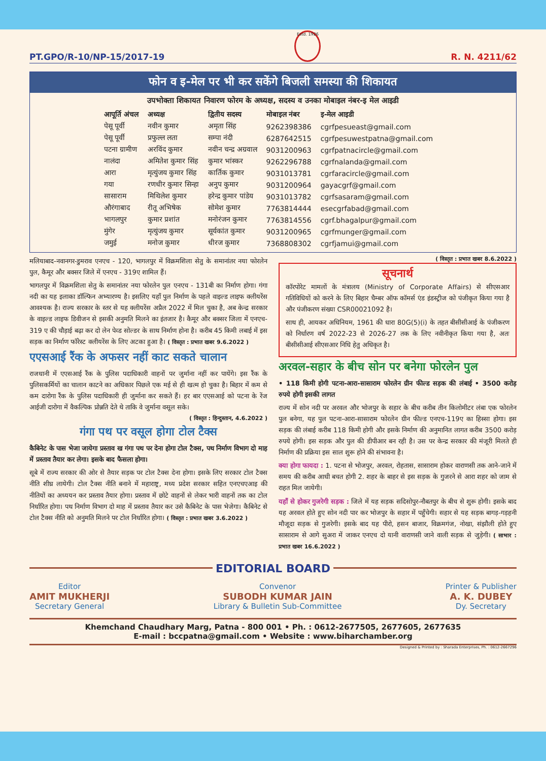PT.GPO/R-10/NP-15/2017-19
Estd. 1926
R. N. 4211/62
फोन व इ-मेल पर भी कर सकेंगे बिजली समस्या की शिकायत
उपभोक्ता शिकायत निवारण फोरम के अध्यक्ष, सदस्य व उनका मोबाइल नंबर-इ मेल आइडी
| आपूर्ति अंचल | अध्यक्ष | द्वितीय सदस्य | मोबाइल नंबर | इ-मेल आइडी |
| --- | --- | --- | --- | --- |
| पेसू पूर्वी | नवीन कुमार | अमृता सिंह | 9262398386 | cgrfpesueast@gmail.com |
| पेसू पूर्वी | प्रफुल्ल लता | सम्पा नंदी | 6287642515 | cgrfpesuwestpatna@gmail.com |
| पटना ग्रामीण | अरविंद कुमार | नवीन चन्द्र अग्रवाल | 9031200963 | cgrfpatnacircle@gmail.com |
| नालंदा | अमितेश कुमार सिंह | कुमार भांस्कर | 9262296788 | cgrfnalanda@gmail.com |
| आरा | मृत्युंजय कुमार सिंह | कार्तिक कुमार | 9031013781 | cgrfaracircle@gmail.com |
| गया | रणधीर कुमार सिन्हा | अनुप कुमार | 9031200964 | gayacgrf@gmail.com |
| सासाराम | मिथिलेश कुमार | हरेन्द्र कुमार पांडेय | 9031013782 | cgrfsasaram@gmail.com |
| औरंगाबाद | रीतू अभिषेक | सोमेश कुमार | 7763814444 | esecgrfabad@gmail.com |
| भागलपुर | कुमार प्रशांत | मनोरंजन कुमार | 7763814556 | cgrf.bhagalpur@gmail.com |
| मुंगेर | मृत्युंजय कुमार | सूर्यकांत कुमार | 9031200965 | cgrfmunger@gmail.com |
| जमुई | मनोज कुमार | धीरज कुमार | 7368808302 | cgrfjamui@gmail.com |
मलियाबाद-नवानगर-डुमराव एनएच - 120, भागलपुर में विक्रमशिला सेतु के समानांतर नया फोरलेन पुल, कैमूर और बक्सर जिले में एनएच - 319ए शामिल हैं।
भागलपुर में विक्रमशिला सेतु के समानांतर नया फोरलेन पुल एनएच - 131बी का निर्माण होगा। गंगा नदी का यह इलाका डॉल्फिन अभ्यारण्य है। इसलिए यहाँ पुल निर्माण के पहले वाइल्ड लाइफ क्लीयरेंस आवश्यक है। राज्य सरकार के स्तर से यह क्लीयरेंस अप्रैल 2022 में मिल चुका है, अब केन्द्र सरकार के वाइल्ड लाइफ डिवीजन से इसकी अनुमति मिलने का इंतजार है। कैमूर और बक्सर जिला में एनएच- 319 ए की चौड़ाई बढ़ा कर दो लेन पेव्ड सोल्डर के साथ निर्माण होना है। करीब 45 किमी लबाई में इस सड़क का निर्माण फॉरेस्ट क्लीयरेंस के लिए अटका हुआ है। ( विस्तृत : प्रभात खबर 9.6.2022 )
एएसआई रैंक के अफसर नहीं काट सकते चालान
राजधानी में एएसआई रैंक के पुलिस पदाधिकारी वाहनों पर जुर्माना नहीं कर पायेंगे। इस रैंक के पुलिसकर्मियों का चालान काटने का अधिकार पिछले एक मई से ही खत्म हो चुका है। बिहार में कम से कम दारोगा रैंक के पुलिस पदाधिकारी ही जुर्माना कर सकते हैं। हर बार एएसआई को पटना के रेंज आईजी दारोगा में वैकल्पिक प्रोन्नति देते थे ताकि वे जुर्माना वसूल सके।
( विस्तृत : हिन्दुस्तान, 4.6.2022 )
गंगा पथ पर वसूल होगा टोल टैक्स
कैबिनेट के पास भेजा जायेगा प्रस्ताव ख गंगा पथ पर देना होगा टोल टैक्स, पथ निर्माण विभाग दो माह में प्रस्ताव तैयार कर लेगा। इसके बाद फैसला होगा।
सूबे में राज्य सरकार की ओर से तैयार सड़क पर टोल टैक्स देना होगा। इसके लिए सरकार टोल टैक्स नीति शीघ्र लायेगी। टोल टैक्स नीति बनाने में महाराष्ट्र, मध्य प्रदेश सरकार सहित एनएचएआइ की नीतियों का अध्ययन कर प्रस्ताव तैयार होगा। प्रस्ताव में छोटे वाहनों से लेकर भारी वाहनों तक का टोल निर्धारित होगा। पथ निर्माण विभाग दो माह में प्रस्ताव तैयार कर उसे कैबिनेट के पास भेजेगा। कैबिनेट से टोल टैक्स नीति को अनुमति मिलने पर टोल निर्धारित होगा। ( विस्तृत : प्रभात खबर 3.6.2022 )
( विस्तृत : प्रभात खबर 8.6.2022 )
सूचनार्थ
कॉरपोरेट मामलों के मंत्रालय (Ministry of Corporate Affairs) से सीएसआर गतिविधियों को करने के लिए बिहार चैम्बर ऑफ कॉमर्स एंड इंडस्ट्रीज को पंजीकृत किया गया है और पंजीकरण संख्या CSR00021092 है।
साथ ही, आयकर अधिनियम, 1961 की धारा 80G(5)(i) के तहत बीसीसीआई के पंजीकरण को निर्धारण वर्ष 2022-23 से 2026-27 तक के लिए नवीनीकृत किया गया है, अतः बीसीसीआई सीएसआर निधि हेतु अधिकृत है।
अरवल-सहार के बीच सोन पर बनेगा फोरलेन पुल
• 118 किमी होगी पटना-आरा-सासाराम फोरलेन ग्रीन फील्ड सड़क की लंबाई • 3500 करोड़ रुपये होगी इसकी लागत
राज्य में सोन नदी पर अरवल और भोजपुर के सहार के बीच करीब तीन किलोमीटर लंबा एक फोरलेन पुल बनेगा, यह पुल पटना-आरा-सासाराम फोरलेन ग्रीन फील्ड एनएच-119ए का हिस्सा होगा। इस सड़क की लंबाई करीब 118 किमी होगी और इसके निर्माण की अनुमानित लागत करीब 3500 करोड़ रुपये होगी। इस सड़क और पुल की डीपीआर बन रही है। उस पर केन्द्र सरकार की मंजूरी मिलते ही निर्माण की प्रक्रिया इस साल शुरू होने की संभावना है।
क्या होगा फायदा : 1. पटना से भोजपुर, अरवल, रोहतास, सासाराम होकर वाराणसी तक आने-जाने में समय की करीब आधी बचत होगी 2. शहर के बाहर से इस सड़क के गुजरने से आरा शहर को जाम से राहत मिल जायेगी।
यहाँ से होकर गुजरेगी सड़क : जिले में यह सड़क सदिसोपुर-नौबतपुर के बीच से शुरू होगी। इसके बाद यह अरवल होते हुए सोन नदी पार कर भोजपुर के सहार में पहुँचेगी। सहार से यह सड़क बागड़-गड़हनी मौजूदा सड़क से गुजरेगी। इसके बाद यह पीरो, हसन बाजार, विक्रमगंज, नोखा, संझौली होते हुए सासाराम से आगे सुअरा में जाकर एनएच दो यानी वाराणसी जाने वाली सड़क से जुड़ेगी। ( साभार : प्रभात खबर 16.6.2022 )
EDITORIAL BOARD
Editor
AMIT MUKHERJI
Secretary General
Convenor
SUBODH KUMAR JAIN
Library & Bulletin Sub-Committee
Printer & Publisher
A. K. DUBEY
Dy. Secretary
Khemchand Chaudhary Marg, Patna - 800 001 • Ph. : 0612-2677505, 2677605, 2677635
E-mail : bccpatna@gmail.com • Website : www.biharchamber.org
Designed & Printed by : Sharada Enterprises, Ph. : 0612-2667296